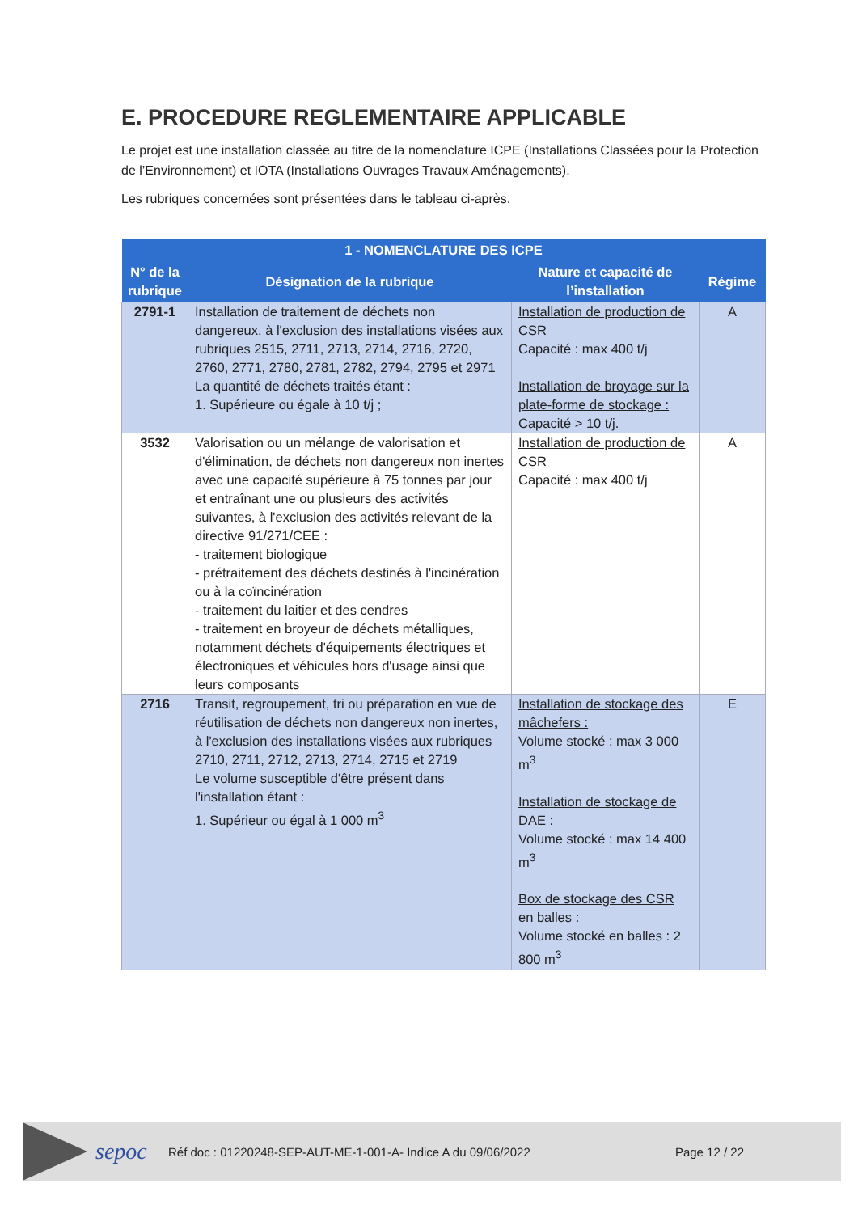E. PROCEDURE REGLEMENTAIRE APPLICABLE
Le projet est une installation classée au titre de la nomenclature ICPE (Installations Classées pour la Protection de l’Environnement) et IOTA (Installations Ouvrages Travaux Aménagements).
Les rubriques concernées sont présentées dans le tableau ci-après.
| 1 - NOMENCLATURE DES ICPE | | | |
| --- | --- | --- | --- |
| N° de la rubrique | Désignation de la rubrique | Nature et capacité de l’installation | Régime |
| 2791-1 | Installation de traitement de déchets non dangereux, à l'exclusion des installations visées aux rubriques 2515, 2711, 2713, 2714, 2716, 2720, 2760, 2771, 2780, 2781, 2782, 2794, 2795 et 2971 La quantité de déchets traités étant : 1. Supérieure ou égale à 10 t/j ; | Installation de production de CSR Capacité : max 400 t/j Installation de broyage sur la plate-forme de stockage : Capacité > 10 t/j. | A |
| 3532 | Valorisation ou un mélange de valorisation et d'élimination, de déchets non dangereux non inertes avec une capacité supérieure à 75 tonnes par jour et entraînant une ou plusieurs des activités suivantes, à l'exclusion des activités relevant de la directive 91/271/CEE : - traitement biologique - prétraitement des déchets destinés à l'incinération ou à la coïncinération - traitement du laitier et des cendres - traitement en broyeur de déchets métalliques, notamment déchets d'équipements électriques et électroniques et véhicules hors d'usage ainsi que leurs composants | Installation de production de CSR Capacité : max 400 t/j | A |
| 2716 | Transit, regroupement, tri ou préparation en vue de réutilisation de déchets non dangereux non inertes, à l'exclusion des installations visées aux rubriques 2710, 2711, 2712, 2713, 2714, 2715 et 2719 Le volume susceptible d'être présent dans l'installation étant : 1. Supérieur ou égal à 1 000 m<sup>3</sup> | Installation de stockage des mâchefers : Volume stocké : max 3 000 m<sup>3</sup> Installation de stockage de DAE : Volume stocké : max 14 400 m<sup>3</sup> Box de stockage des CSR en balles : Volume stocké en balles : 2 800 m<sup>3</sup> | E |
sepoc
Réf doc : 01220248-SEP-AUT-ME-1-001-A- Indice A du 09/06/2022
Page 12 / 22